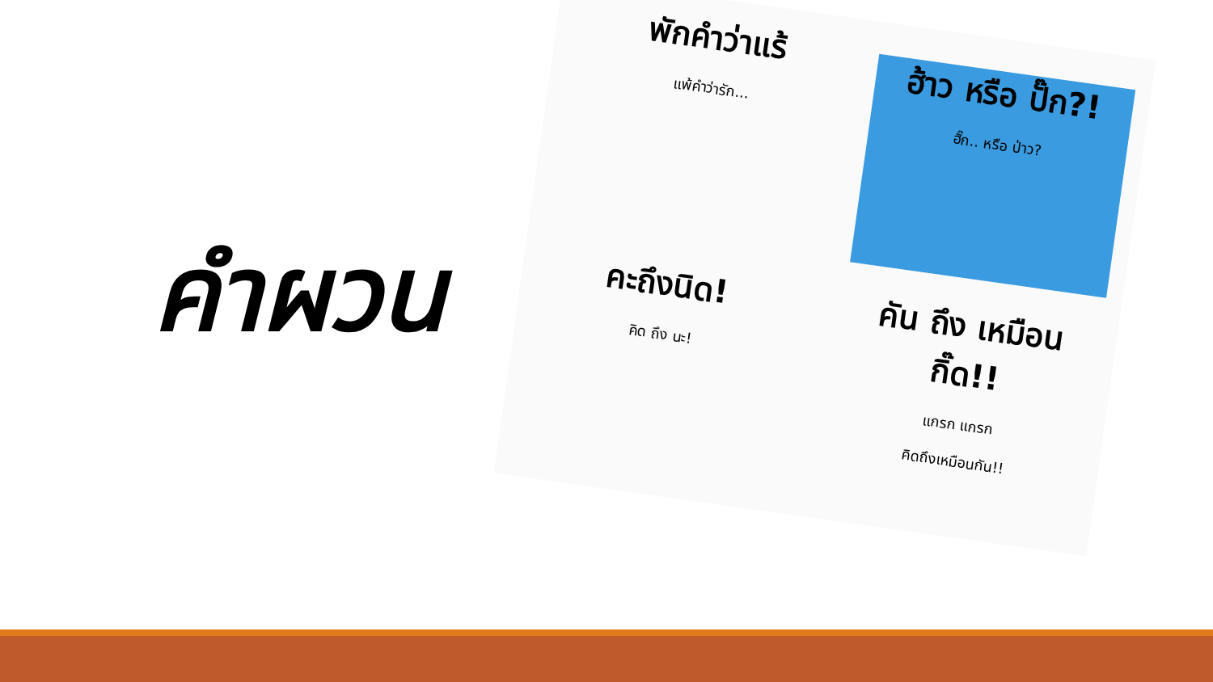คำผวน
พักคำว่าแร้
แพ้คำว่ารัก...
ฮ้าว หรือ ปั๊ก?!
ฮั๊ก.. หรือ ป่าว?
คะถึงนิด!
คิด ถึง นะ!
คัน ถึง เหมือน กิ๊ด!!
แกรก แกรก
คิดถึงเหมือนกัน!!